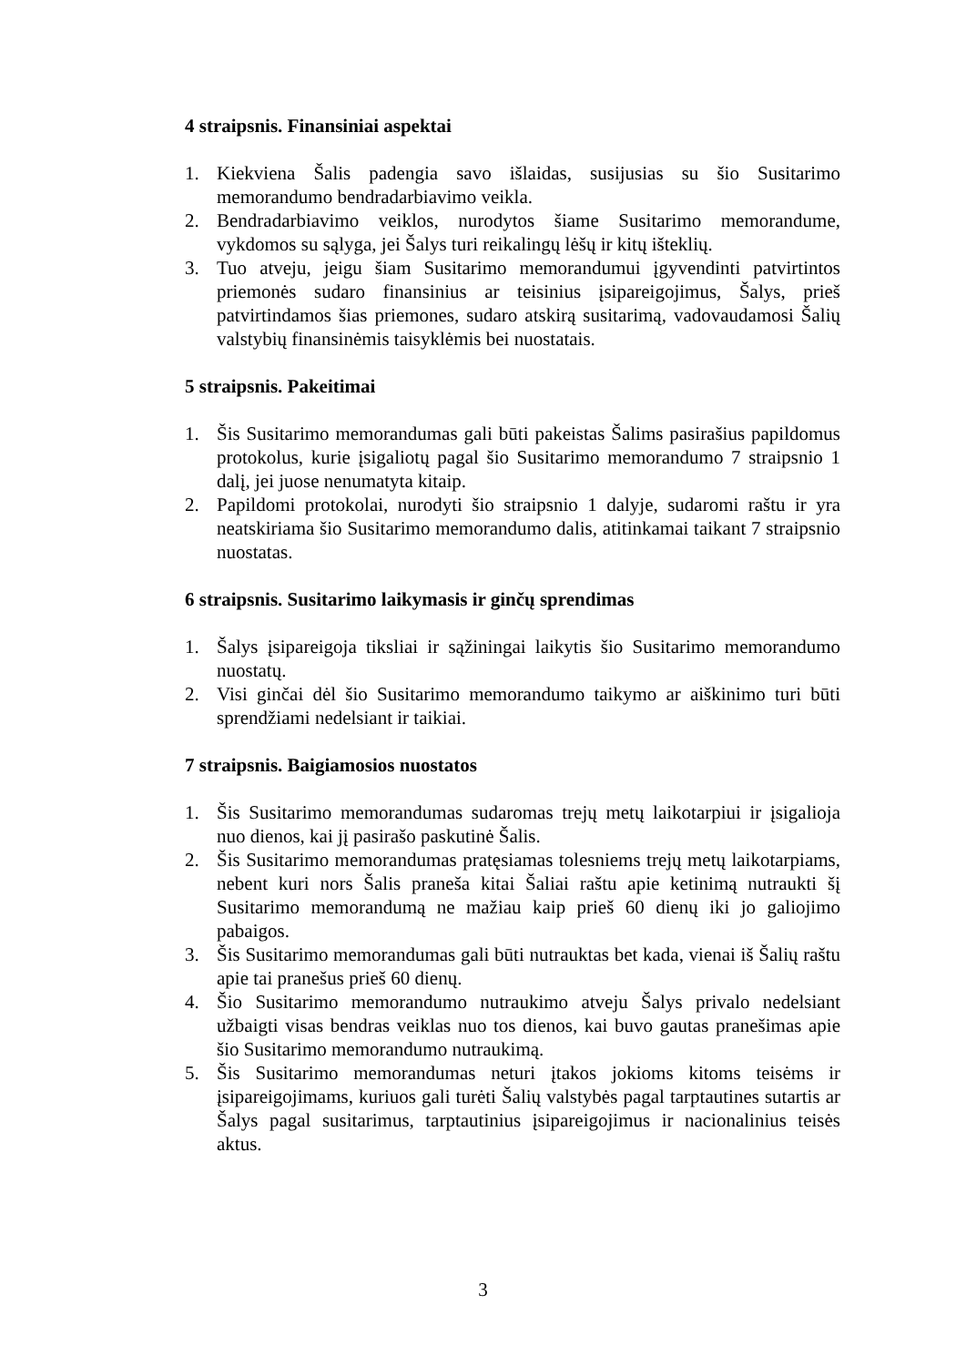4 straipsnis. Finansiniai aspektai
1. Kiekviena Šalis padengia savo išlaidas, susijusias su šio Susitarimo memorandumo bendradarbiavimo veikla.
2. Bendradarbiavimo veiklos, nurodytos šiame Susitarimo memorandume, vykdomos su sąlyga, jei Šalys turi reikalingų lėšų ir kitų išteklių.
3. Tuo atveju, jeigu šiam Susitarimo memorandumui įgyvendinti patvirtintos priemonės sudaro finansinius ar teisinius įsipareigojimus, Šalys, prieš patvirtindamos šias priemones, sudaro atskirą susitarimą, vadovaudamosi Šalių valstybių finansinėmis taisyklėmis bei nuostatais.
5 straipsnis. Pakeitimai
1. Šis Susitarimo memorandumas gali būti pakeistas Šalims pasirašius papildomus protokolus, kurie įsigaliotų pagal šio Susitarimo memorandumo 7 straipsnio 1 dalį, jei juose nenumatyta kitaip.
2. Papildomi protokolai, nurodyti šio straipsnio 1 dalyje, sudaromi raštu ir yra neatskiriama šio Susitarimo memorandumo dalis, atitinkamai taikant 7 straipsnio nuostatas.
6 straipsnis. Susitarimo laikymasis ir ginčų sprendimas
1. Šalys įsipareigoja tiksliai ir sąžiningai laikytis šio Susitarimo memorandumo nuostatų.
2. Visi ginčai dėl šio Susitarimo memorandumo taikymo ar aiškinimo turi būti sprendžiami nedelsiant ir taikiai.
7 straipsnis. Baigiamosios nuostatos
1. Šis Susitarimo memorandumas sudaromas trejų metų laikotarpiui ir įsigalioja nuo dienos, kai jį pasirašo paskutinė Šalis.
2. Šis Susitarimo memorandumas pratęsiamas tolesniems trejų metų laikotarpiams, nebent kuri nors Šalis praneša kitai Šaliai raštu apie ketinimą nutraukti šį Susitarimo memorandumą ne mažiau kaip prieš 60 dienų iki jo galiojimo pabaigos.
3. Šis Susitarimo memorandumas gali būti nutrauktas bet kada, vienai iš Šalių raštu apie tai pranešus prieš 60 dienų.
4. Šio Susitarimo memorandumo nutraukimo atveju Šalys privalo nedelsiant užbaigti visas bendras veiklas nuo tos dienos, kai buvo gautas pranešimas apie šio Susitarimo memorandumo nutraukimą.
5. Šis Susitarimo memorandumas neturi įtakos jokioms kitoms teisėms ir įsipareigojimams, kuriuos gali turėti Šalių valstybės pagal tarptautines sutartis ar Šalys pagal susitarimus, tarptautinius įsipareigojimus ir nacionalinius teisės aktus.
3